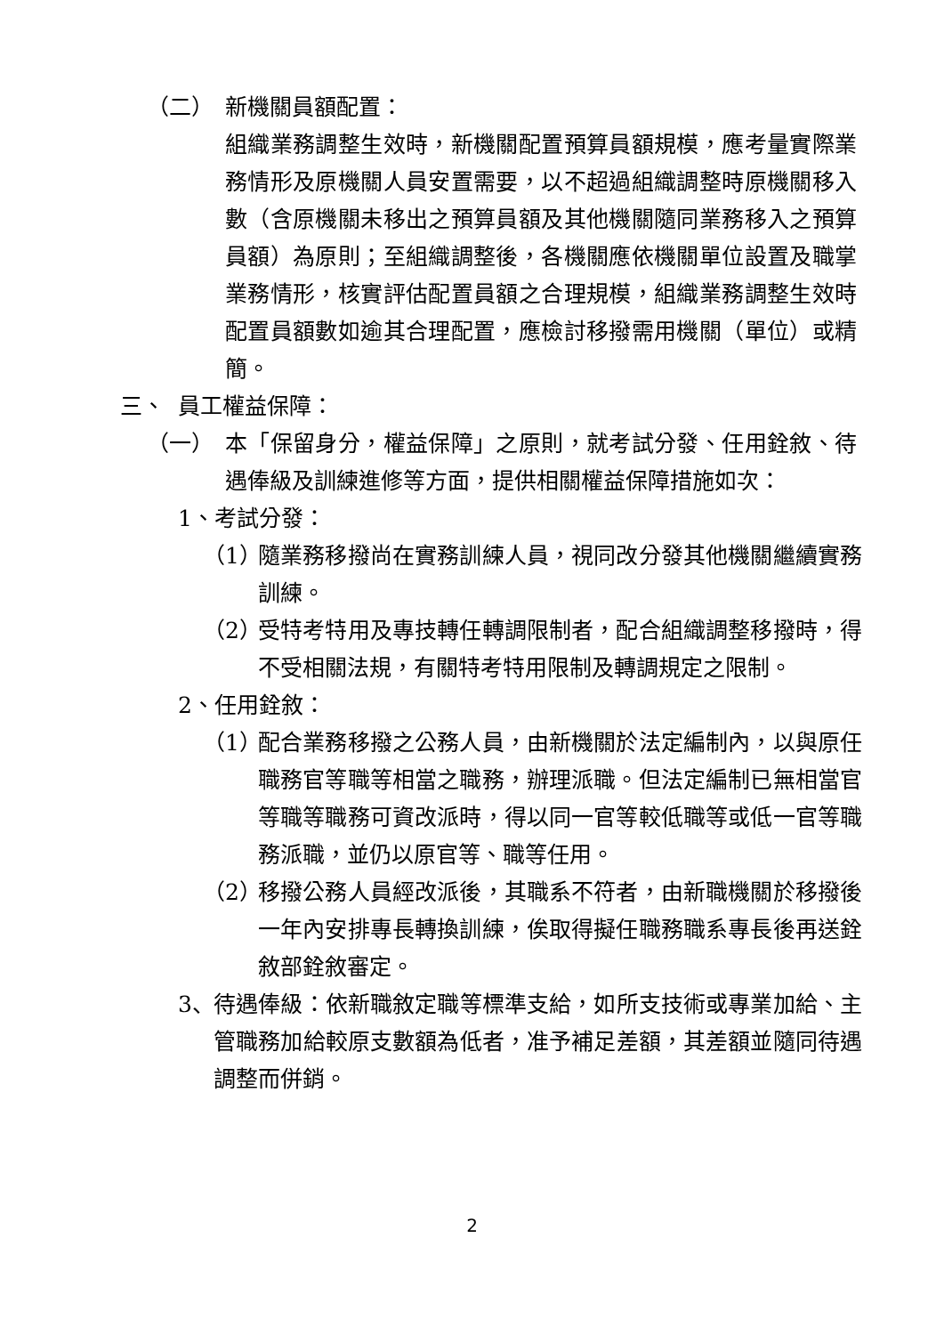（二） 新機關員額配置：
組織業務調整生效時，新機關配置預算員額規模，應考量實際業務情形及原機關人員安置需要，以不超過組織調整時原機關移入數（含原機關未移出之預算員額及其他機關隨同業務移入之預算員額）為原則；至組織調整後，各機關應依機關單位設置及職掌業務情形，核實評估配置員額之合理規模，組織業務調整生效時配置員額數如逾其合理配置，應檢討移撥需用機關（單位）或精簡。
三、 員工權益保障：
（一） 本「保留身分，權益保障」之原則，就考試分發、任用銓敘、待遇俸級及訓練進修等方面，提供相關權益保障措施如次：
1、考試分發：
（1） 隨業務移撥尚在實務訓練人員，視同改分發其他機關繼續實務訓練。
（2） 受特考特用及專技轉任轉調限制者，配合組織調整移撥時，得不受相關法規，有關特考特用限制及轉調規定之限制。
2、任用銓敘：
（1） 配合業務移撥之公務人員，由新機關於法定編制內，以與原任職務官等職等相當之職務，辦理派職。但法定編制已無相當官等職等職務可資改派時，得以同一官等較低職等或低一官等職務派職，並仍以原官等、職等任用。
（2） 移撥公務人員經改派後，其職系不符者，由新職機關於移撥後一年內安排專長轉換訓練，俟取得擬任職務職系專長後再送銓敘部銓敘審定。
3、 待遇俸級：依新職敘定職等標準支給，如所支技術或專業加給、主管職務加給較原支數額為低者，准予補足差額，其差額並隨同待遇調整而併銷。
2